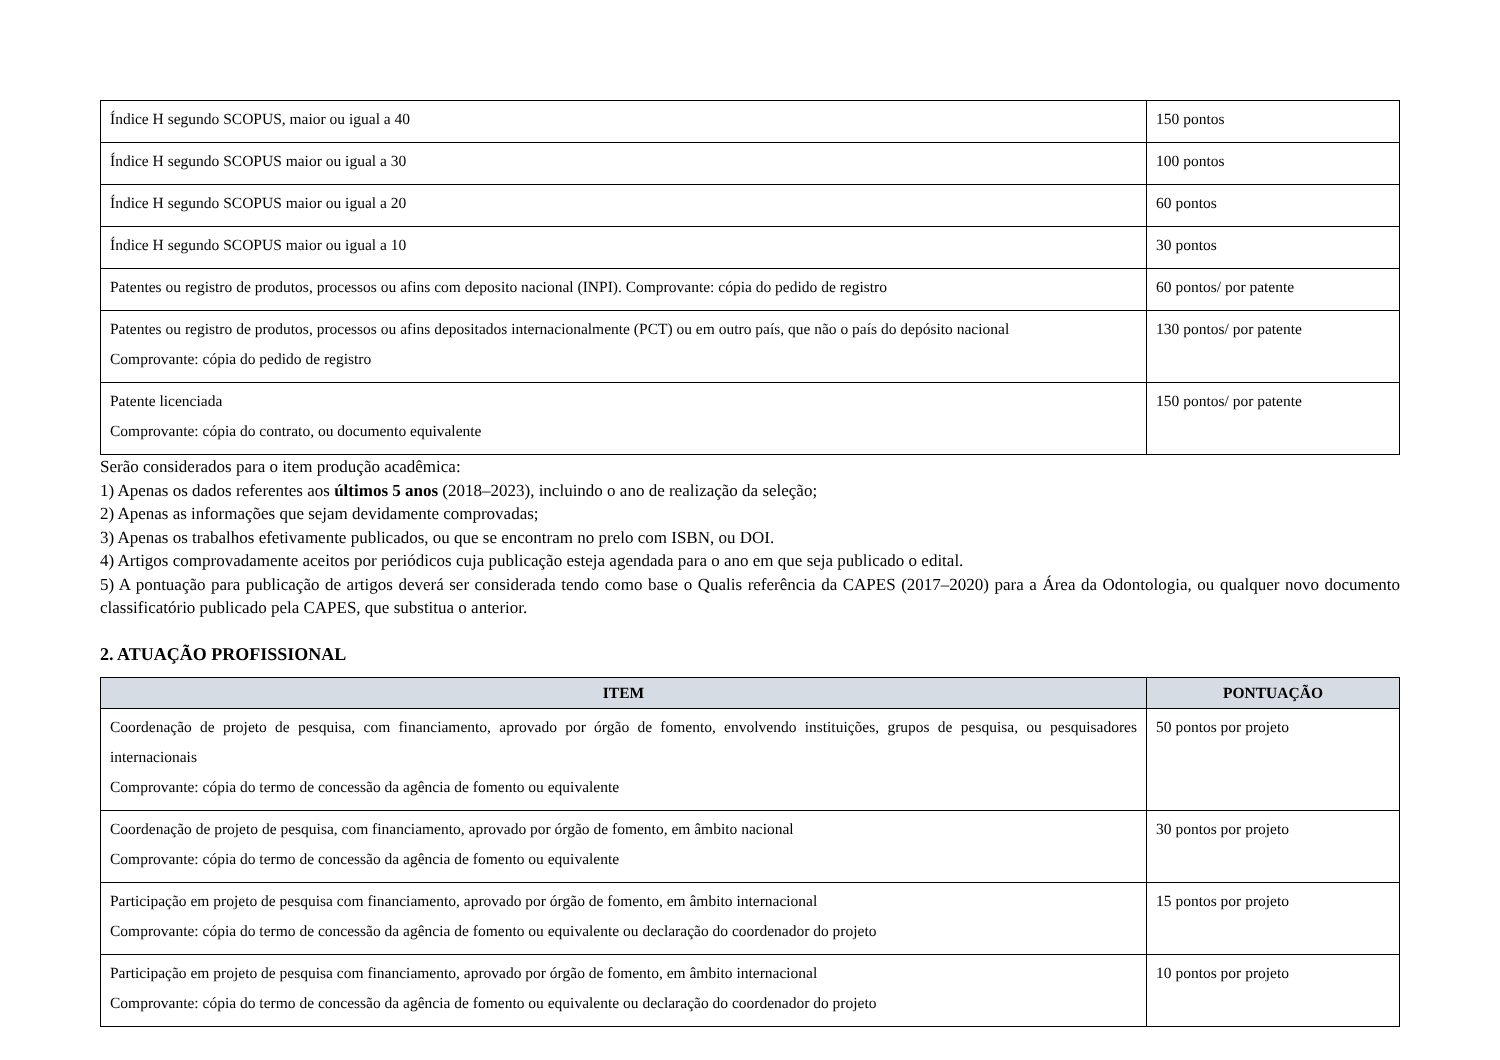| Índice H segundo SCOPUS, maior ou igual a 40 | 150 pontos |
| Índice H segundo SCOPUS maior ou igual a 30 | 100 pontos |
| Índice H segundo SCOPUS maior ou igual a 20 | 60 pontos |
| Índice H segundo SCOPUS maior ou igual a 10 | 30 pontos |
| Patentes ou registro de produtos, processos ou afins com deposito nacional (INPI). Comprovante: cópia do pedido de registro | 60 pontos/ por patente |
| Patentes ou registro de produtos, processos ou afins depositados internacionalmente (PCT) ou em outro país, que não o país do depósito nacional Comprovante: cópia do pedido de registro | 130 pontos/ por patente |
| Patente licenciada Comprovante: cópia do contrato, ou documento equivalente | 150 pontos/ por patente |
Serão considerados para o item produção acadêmica:
1) Apenas os dados referentes aos últimos 5 anos (2018–2023), incluindo o ano de realização da seleção;
2) Apenas as informações que sejam devidamente comprovadas;
3) Apenas os trabalhos efetivamente publicados, ou que se encontram no prelo com ISBN, ou DOI.
4) Artigos comprovadamente aceitos por periódicos cuja publicação esteja agendada para o ano em que seja publicado o edital.
5) A pontuação para publicação de artigos deverá ser considerada tendo como base o Qualis referência da CAPES (2017–2020) para a Área da Odontologia, ou qualquer novo documento classificatório publicado pela CAPES, que substitua o anterior.
2. ATUAÇÃO PROFISSIONAL
| ITEM | PONTUAÇÃO |
| --- | --- |
| Coordenação de projeto de pesquisa, com financiamento, aprovado por órgão de fomento, envolvendo instituições, grupos de pesquisa, ou pesquisadores internacionais Comprovante: cópia do termo de concessão da agência de fomento ou equivalente | 50 pontos por projeto |
| Coordenação de projeto de pesquisa, com financiamento, aprovado por órgão de fomento, em âmbito nacional Comprovante: cópia do termo de concessão da agência de fomento ou equivalente | 30 pontos por projeto |
| Participação em projeto de pesquisa com financiamento, aprovado por órgão de fomento, em âmbito internacional Comprovante: cópia do termo de concessão da agência de fomento ou equivalente ou declaração do coordenador do projeto | 15 pontos por projeto |
| Participação em projeto de pesquisa com financiamento, aprovado por órgão de fomento, em âmbito internacional Comprovante: cópia do termo de concessão da agência de fomento ou equivalente ou declaração do coordenador do projeto | 10 pontos por projeto |